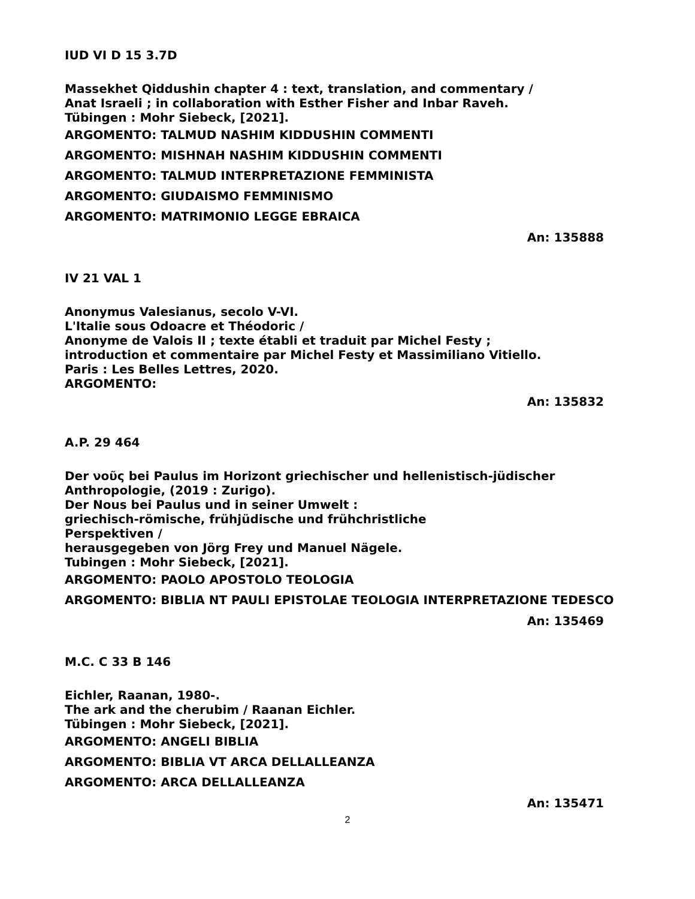IUD VI D 15 3.7D
Massekhet Qiddushin chapter 4 : text, translation, and commentary /
Anat Israeli ; in collaboration with Esther Fisher and Inbar Raveh.
Tübingen : Mohr Siebeck, [2021].
ARGOMENTO: TALMUD NASHIM KIDDUSHIN COMMENTI
ARGOMENTO: MISHNAH NASHIM KIDDUSHIN COMMENTI
ARGOMENTO: TALMUD INTERPRETAZIONE FEMMINISTA
ARGOMENTO: GIUDAISMO FEMMINISMO
ARGOMENTO: MATRIMONIO LEGGE EBRAICA
An: 135888
IV 21 VAL 1
Anonymus Valesianus, secolo V-VI.
L'Italie sous Odoacre et Théodoric /
Anonyme de Valois II ; texte établi et traduit par Michel Festy ;
introduction et commentaire par Michel Festy et Massimiliano Vitiello.
Paris : Les Belles Lettres, 2020.
ARGOMENTO:
An: 135832
A.P. 29 464
Der νοῦς bei Paulus im Horizont griechischer und hellenistisch-jüdischer
Anthropologie, (2019 : Zurigo).
Der Nous bei Paulus und in seiner Umwelt :
griechisch-römische, frühjüdische und frühchristliche
Perspektiven /
herausgegeben von Jörg Frey und Manuel Nägele.
Tubingen : Mohr Siebeck, [2021].
ARGOMENTO: PAOLO APOSTOLO TEOLOGIA
ARGOMENTO: BIBLIA NT PAULI EPISTOLAE TEOLOGIA INTERPRETAZIONE TEDESCO
An: 135469
M.C. C 33 B 146
Eichler, Raanan, 1980-.
The ark and the cherubim / Raanan Eichler.
Tübingen : Mohr Siebeck, [2021].
ARGOMENTO: ANGELI BIBLIA
ARGOMENTO: BIBLIA VT ARCA DELLALLEANZA
ARGOMENTO: ARCA DELLALLEANZA
An: 135471
2